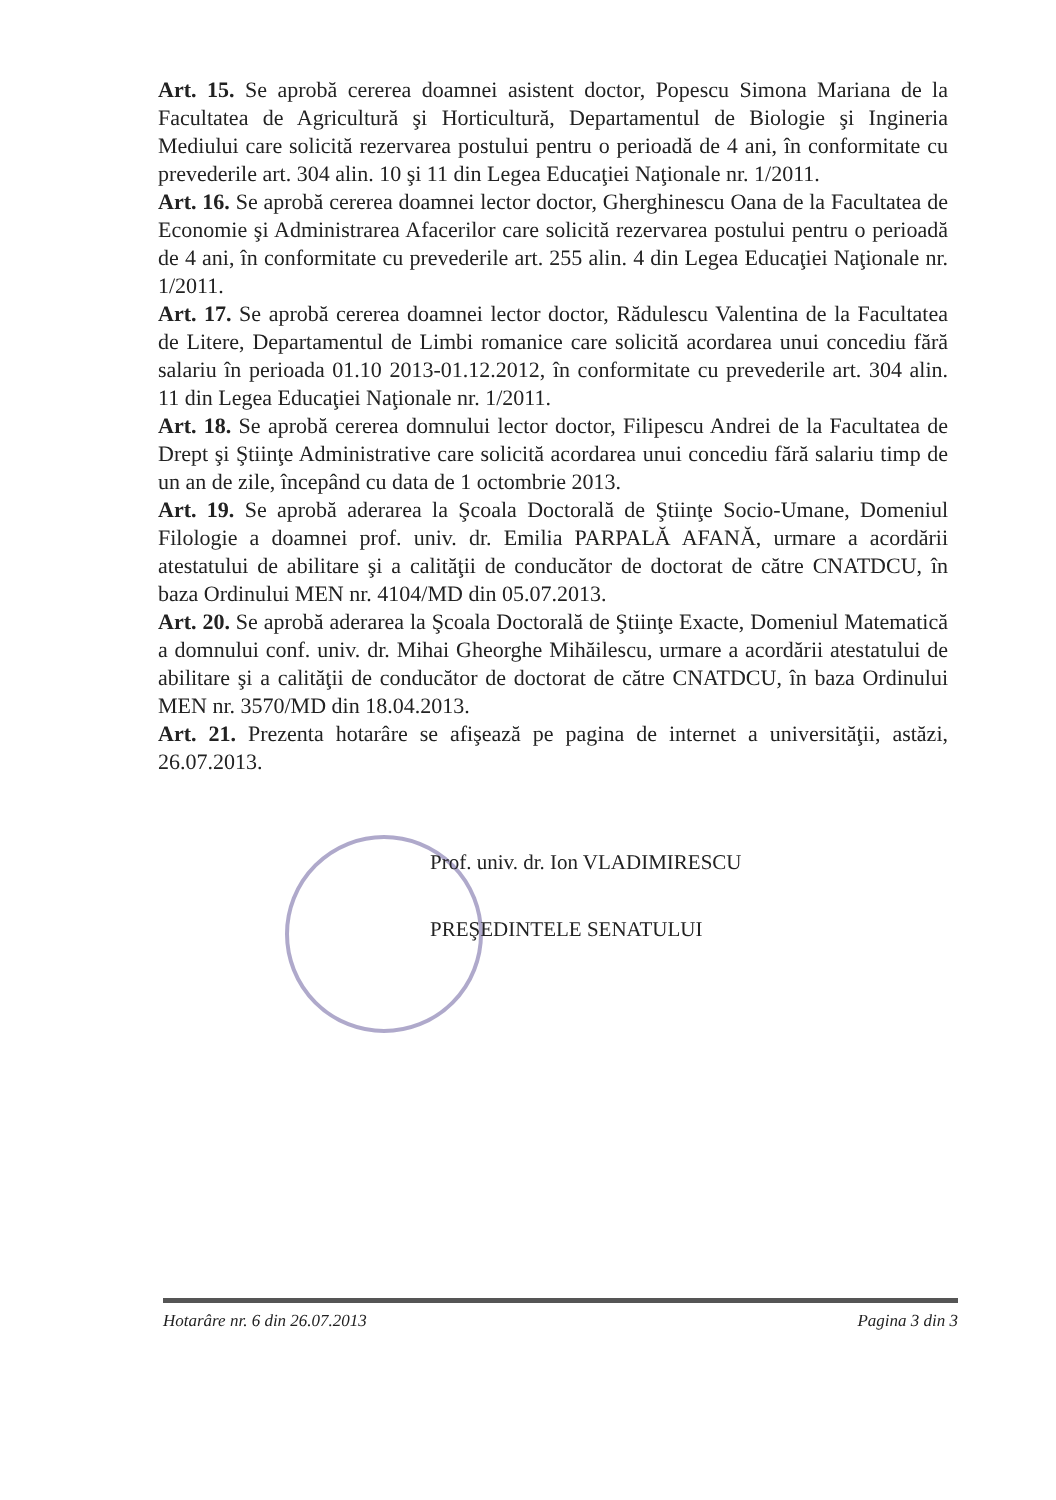Art. 15. Se aprobă cererea doamnei asistent doctor, Popescu Simona Mariana de la Facultatea de Agricultură şi Horticultură, Departamentul de Biologie şi Ingineria Mediului care solicită rezervarea postului pentru o perioadă de 4 ani, în conformitate cu prevederile art. 304 alin. 10 şi 11 din Legea Educaţiei Naţionale nr. 1/2011.
Art. 16. Se aprobă cererea doamnei lector doctor, Gherghinescu Oana de la Facultatea de Economie şi Administrarea Afacerilor care solicită rezervarea postului pentru o perioadă de 4 ani, în conformitate cu prevederile art. 255 alin. 4 din Legea Educaţiei Naţionale nr. 1/2011.
Art. 17. Se aprobă cererea doamnei lector doctor, Rădulescu Valentina de la Facultatea de Litere, Departamentul de Limbi romanice care solicită acordarea unui concediu fără salariu în perioada 01.10 2013-01.12.2012, în conformitate cu prevederile art. 304 alin. 11 din Legea Educaţiei Naţionale nr. 1/2011.
Art. 18. Se aprobă cererea domnului lector doctor, Filipescu Andrei de la Facultatea de Drept şi Ştiinţe Administrative care solicită acordarea unui concediu fără salariu timp de un an de zile, începând cu data de 1 octombrie 2013.
Art. 19. Se aprobă aderarea la Şcoala Doctorală de Ştiinţe Socio-Umane, Domeniul Filologie a doamnei prof. univ. dr. Emilia PARPALĂ AFANĂ, urmare a acordării atestatului de abilitare şi a calităţii de conducător de doctorat de către CNATDCU, în baza Ordinului MEN nr. 4104/MD din 05.07.2013.
Art. 20. Se aprobă aderarea la Şcoala Doctorală de Ştiinţe Exacte, Domeniul Matematică a domnului conf. univ. dr. Mihai Gheorghe Mihăilescu, urmare a acordării atestatului de abilitare şi a calităţii de conducător de doctorat de către CNATDCU, în baza Ordinului MEN nr. 3570/MD din 18.04.2013.
Art. 21. Prezenta hotarâre se afişează pe pagina de internet a universităţii, astăzi, 26.07.2013.
Prof. univ. dr. Ion VLADIMIRESCU
PREŞEDINTELE SENATULUI
Hotarâre nr. 6 din 26.07.2013 Pagina 3 din 3